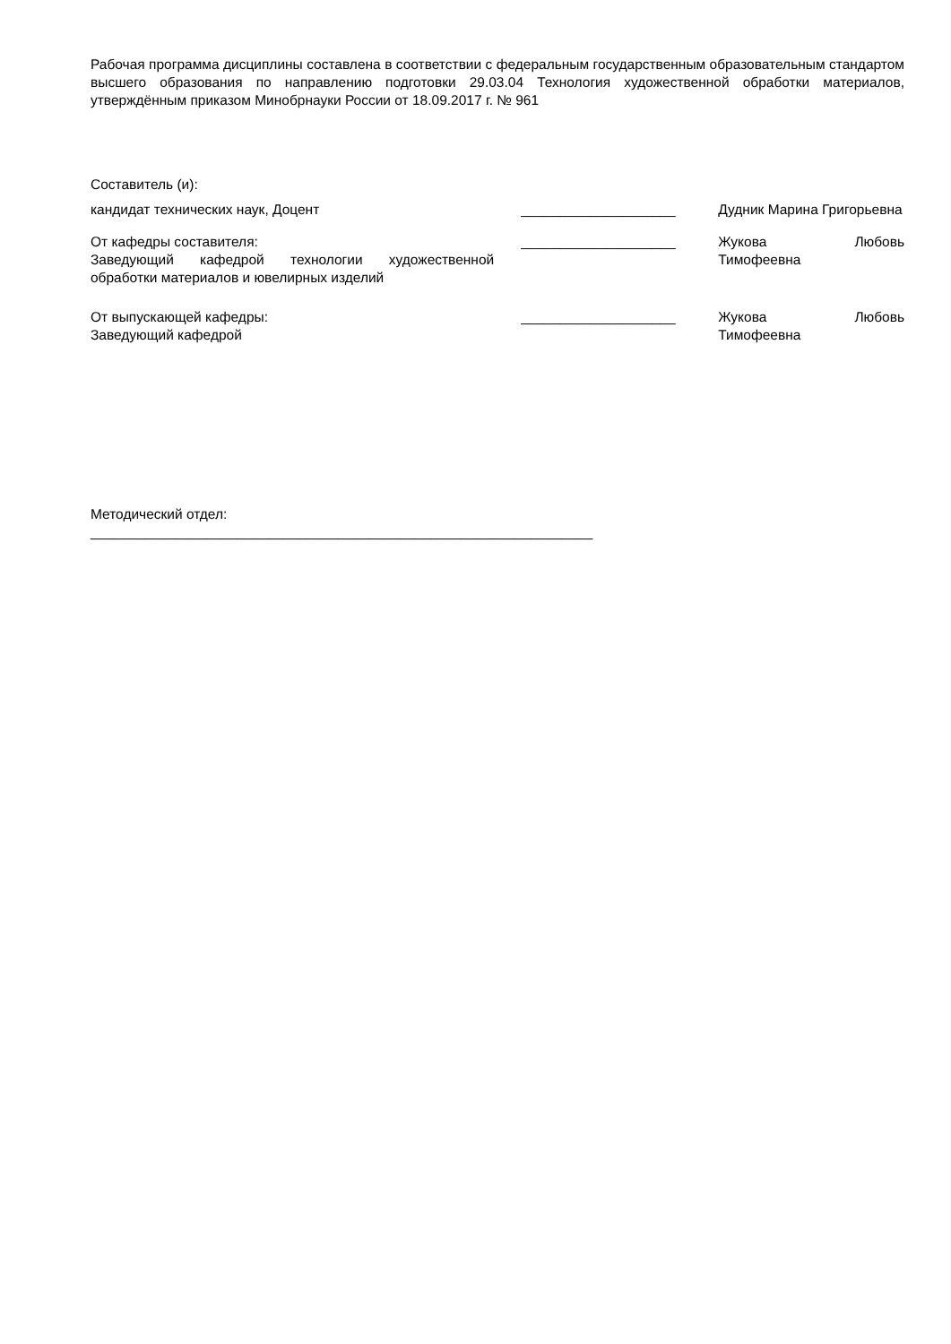Рабочая программа дисциплины составлена в соответствии с федеральным государственным образовательным стандартом высшего образования по направлению подготовки 29.03.04 Технология художественной обработки материалов, утверждённым приказом Минобрнауки России от 18.09.2017 г. № 961
Составитель (и):
кандидат технических наук, Доцент ____________________ Дудник Марина Григорьевна
От кафедры составителя:
Заведующий кафедрой технологии художественной обработки материалов и ювелирных изделий
____________________ Жукова Любовь Тимофеевна
От выпускающей кафедры:
Заведующий кафедрой
____________________ Жукова Любовь Тимофеевна
Методический отдел:
_________________________________________________________________